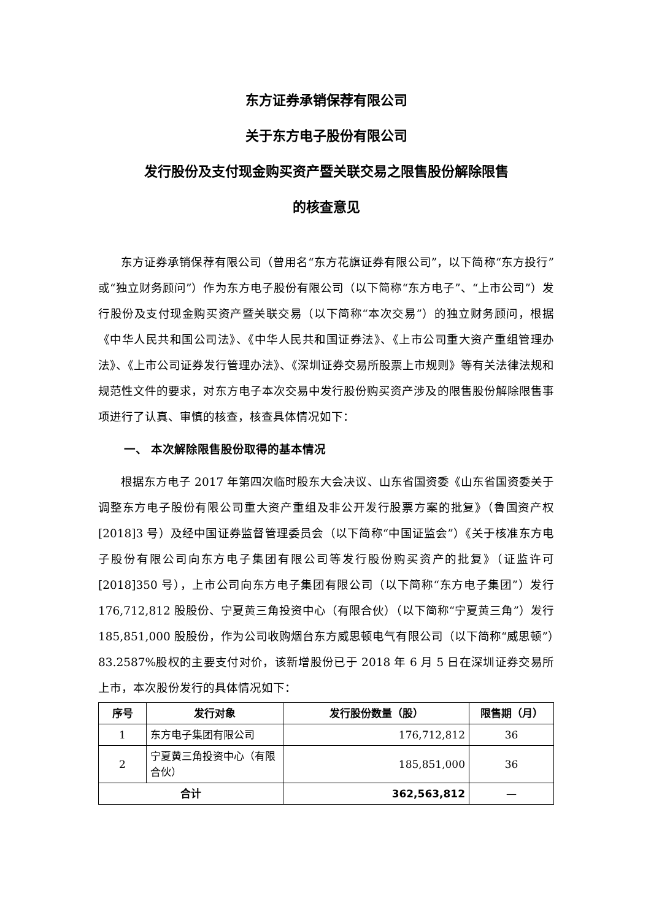东方证券承销保荐有限公司
关于东方电子股份有限公司
发行股份及支付现金购买资产暨关联交易之限售股份解除限售
的核查意见
东方证券承销保荐有限公司（曾用名“东方花旗证券有限公司”，以下简称“东方投行”或“独立财务顾问”）作为东方电子股份有限公司（以下简称“东方电子”、“上市公司”）发行股份及支付现金购买资产暨关联交易（以下简称“本次交易”）的独立财务顾问，根据《中华人民共和国公司法》、《中华人民共和国证券法》、《上市公司重大资产重组管理办法》、《上市公司证券发行管理办法》、《深圳证券交易所股票上市规则》等有关法律法规和规范性文件的要求，对东方电子本次交易中发行股份购买资产涉及的限售股份解除限售事项进行了认真、审慎的核查，核查具体情况如下：
一、 本次解除限售股份取得的基本情况
根据东方电子 2017 年第四次临时股东大会决议、山东省国资委《山东省国资委关于调整东方电子股份有限公司重大资产重组及非公开发行股票方案的批复》（鲁国资产权[2018]3 号）及经中国证券监督管理委员会（以下简称“中国证监会”）《关于核准东方电子股份有限公司向东方电子集团有限公司等发行股份购买资产的批复》（证监许可[2018]350 号），上市公司向东方电子集团有限公司（以下简称“东方电子集团”）发行 176,712,812 股股份、宁夏黄三角投资中心（有限合伙）（以下简称“宁夏黄三角”）发行 185,851,000 股股份，作为公司收购烟台东方威思顿电气有限公司（以下简称“威思顿”）83.2587%股权的主要支付对价，该新增股份已于 2018 年 6 月 5 日在深圳证券交易所上市，本次股份发行的具体情况如下：
| 序号 | 发行对象 | 发行股份数量（股） | 限售期（月） |
| --- | --- | --- | --- |
| 1 | 东方电子集团有限公司 | 176,712,812 | 36 |
| 2 | 宁夏黄三角投资中心（有限合伙） | 185,851,000 | 36 |
| 合计 | | 362,563,812 | — |